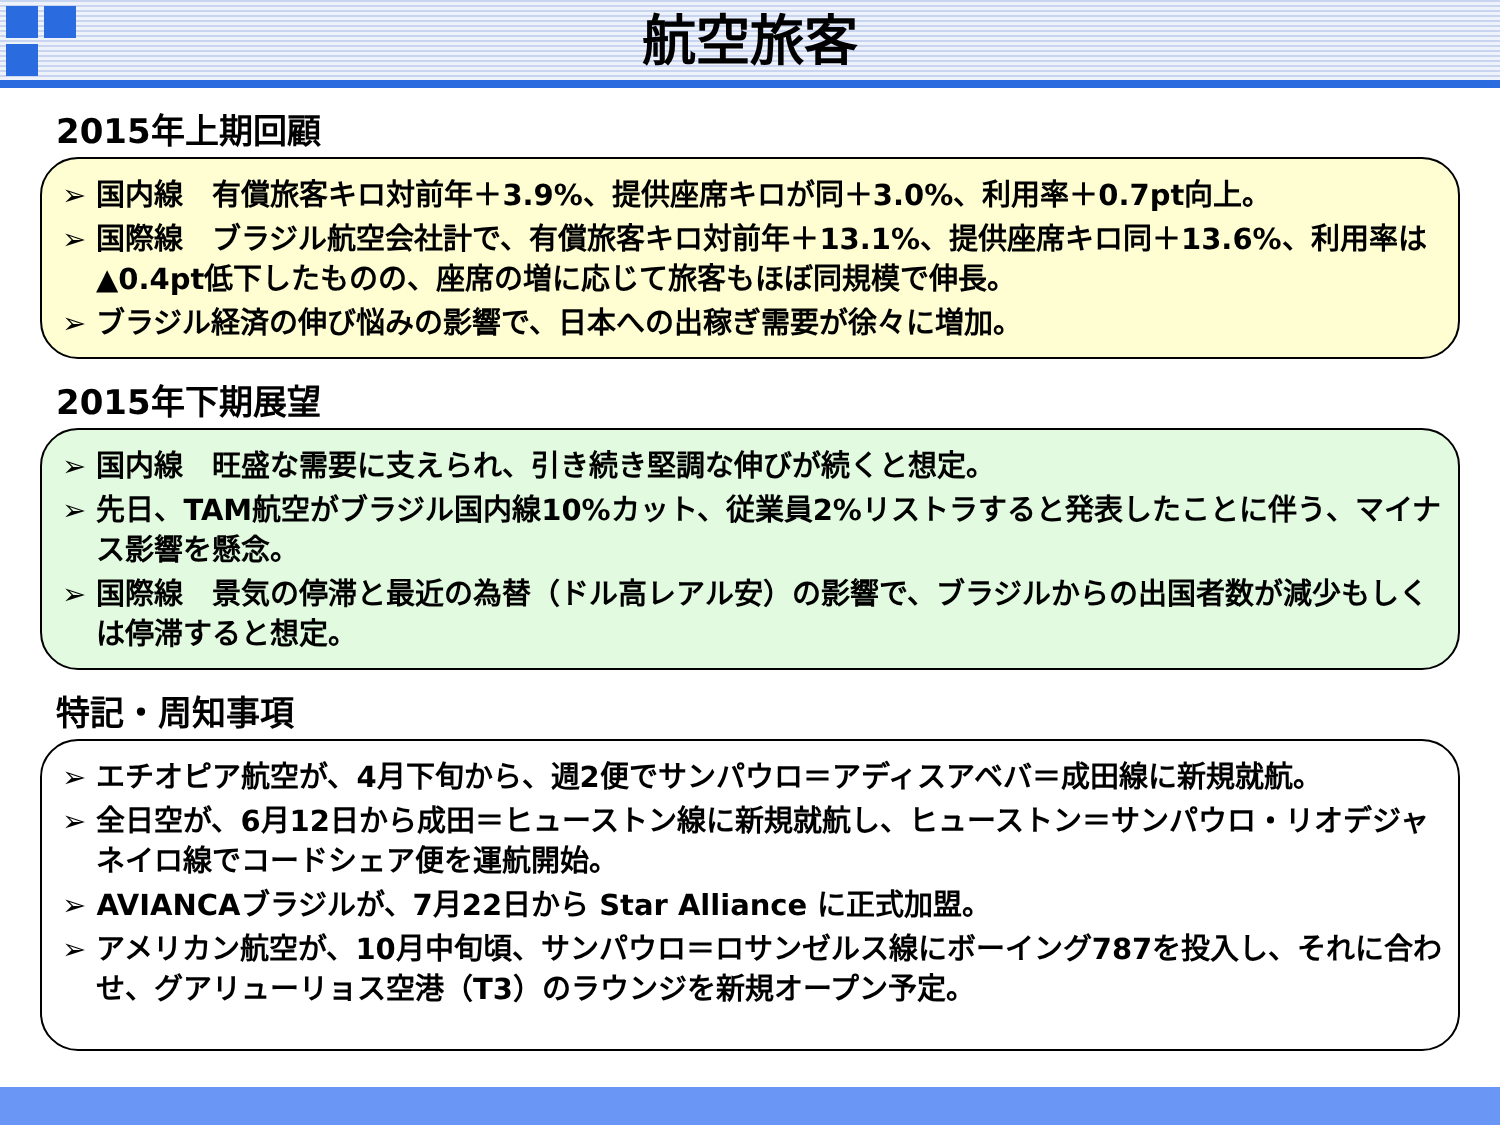航空旅客
2015年上期回顧
➢ 国内線　有償旅客キロ対前年＋3.9%、提供座席キロが同＋3.0%、利用率＋0.7pt向上。
➢ 国際線　ブラジル航空会社計で、有償旅客キロ対前年＋13.1%、提供座席キロ同＋13.6%、利用率は▲0.4pt低下したものの、座席の増に応じて旅客もほぼ同規模で伸長。
➢ ブラジル経済の伸び悩みの影響で、日本への出稼ぎ需要が徐々に増加。
2015年下期展望
➢ 国内線　旺盛な需要に支えられ、引き続き堅調な伸びが続くと想定。
➢ 先日、TAM航空がブラジル国内線10%カット、従業員2%リストラすると発表したことに伴う、マイナス影響を懸念。
➢ 国際線　景気の停滞と最近の為替（ドル高レアル安）の影響で、ブラジルからの出国者数が減少もしくは停滞すると想定。
特記・周知事項
➢ エチオピア航空が、4月下旬から、週2便でサンパウロ＝アディスアベバ＝成田線に新規就航。
➢ 全日空が、6月12日から成田＝ヒューストン線に新規就航し、ヒューストン＝サンパウロ・リオデジャネイロ線でコードシェア便を運航開始。
➢ AVIANCAブラジルが、7月22日から Star Alliance に正式加盟。
➢ アメリカン航空が、10月中旬頃、サンパウロ＝ロサンゼルス線にボーイング787を投入し、それに合わせ、グアリューリョス空港（T3）のラウンジを新規オープン予定。